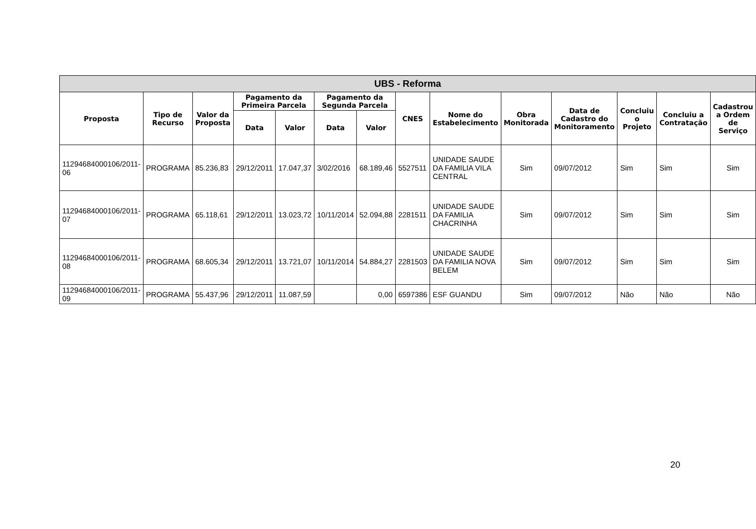| UBS - Reforma | | | | | | | | | | | | | |
| --- | --- | --- | --- | --- | --- | --- | --- | --- | --- | --- | --- | --- | --- |
| Proposta | Tipo de Recurso | Valor da Proposta | Pagamento da Primeira Parcela | | Pagamento da Segunda Parcela | | CNES | Nome do Estabelecimento | Obra Monitorada | Data de Cadastro do Monitoramento | Concluiu o Projeto | Concluiu a Contratação | Cadastrou a Ordem de Serviço |
| | | | Data | Valor | Data | Valor | | | | | | | |
| 11294684000106/2011-06 | PROGRAMA | 85.236,83 | 29/12/2011 | 17.047,37 | 3/02/2016 | 68.189,46 | 5527511 | UNIDADE SAUDE DA FAMILIA VILA CENTRAL | Sim | 09/07/2012 | Sim | Sim | Sim |
| 11294684000106/2011-07 | PROGRAMA | 65.118,61 | 29/12/2011 | 13.023,72 | 10/11/2014 | 52.094,88 | 2281511 | UNIDADE SAUDE DA FAMILIA CHACRINHA | Sim | 09/07/2012 | Sim | Sim | Sim |
| 11294684000106/2011-08 | PROGRAMA | 68.605,34 | 29/12/2011 | 13.721,07 | 10/11/2014 | 54.884,27 | 2281503 | UNIDADE SAUDE DA FAMILIA NOVA BELEM | Sim | 09/07/2012 | Sim | Sim | Sim |
| 11294684000106/2011-09 | PROGRAMA | 55.437,96 | 29/12/2011 | 11.087,59 | | 0,00 | 6597386 | ESF GUANDU | Sim | 09/07/2012 | Não | Não | Não |
20